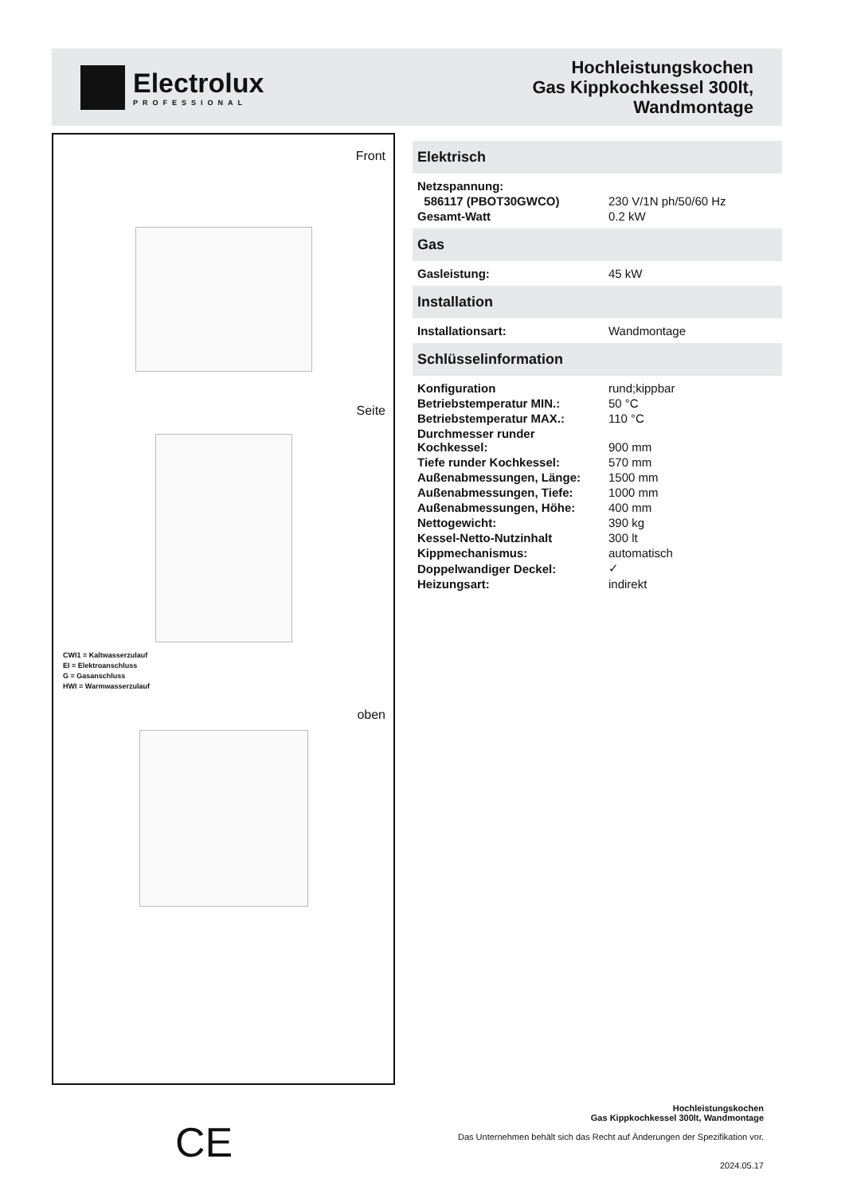Electrolux
PROFESSIONAL
Hochleistungskochen
Gas Kippkochkessel 300lt,
Wandmontage
Front
Seite
CWI1 = Kaltwasserzulauf
EI = Elektroanschluss
G = Gasanschluss
HWI = Warmwasserzulauf
oben
Elektrisch
| Netzspannung: | |
| 586117 (PBOT30GWCO) | 230 V/1N ph/50/60 Hz |
| Gesamt-Watt | 0.2 kW |
Gas
| Gasleistung: | 45 kW |
Installation
| Installationsart: | Wandmontage |
Schlüsselinformation
| Konfiguration | rund;kippbar |
| Betriebstemperatur MIN.: | 50 °C |
| Betriebstemperatur MAX.: | 110 °C |
| Durchmesser runder Kochkessel: | 900 mm |
| Tiefe runder Kochkessel: | 570 mm |
| Außenabmessungen, Länge: | 1500 mm |
| Außenabmessungen, Tiefe: | 1000 mm |
| Außenabmessungen, Höhe: | 400 mm |
| Nettogewicht: | 390 kg |
| Kessel-Netto-Nutzinhalt | 300 lt |
| Kippmechanismus: | automatisch |
| Doppelwandiger Deckel: | ✓ |
| Heizungsart: | indirekt |
CE
Hochleistungskochen
Gas Kippkochkessel 300lt, Wandmontage
Das Unternehmen behält sich das Recht auf Änderungen der Spezifikation vor.
2024.05.17